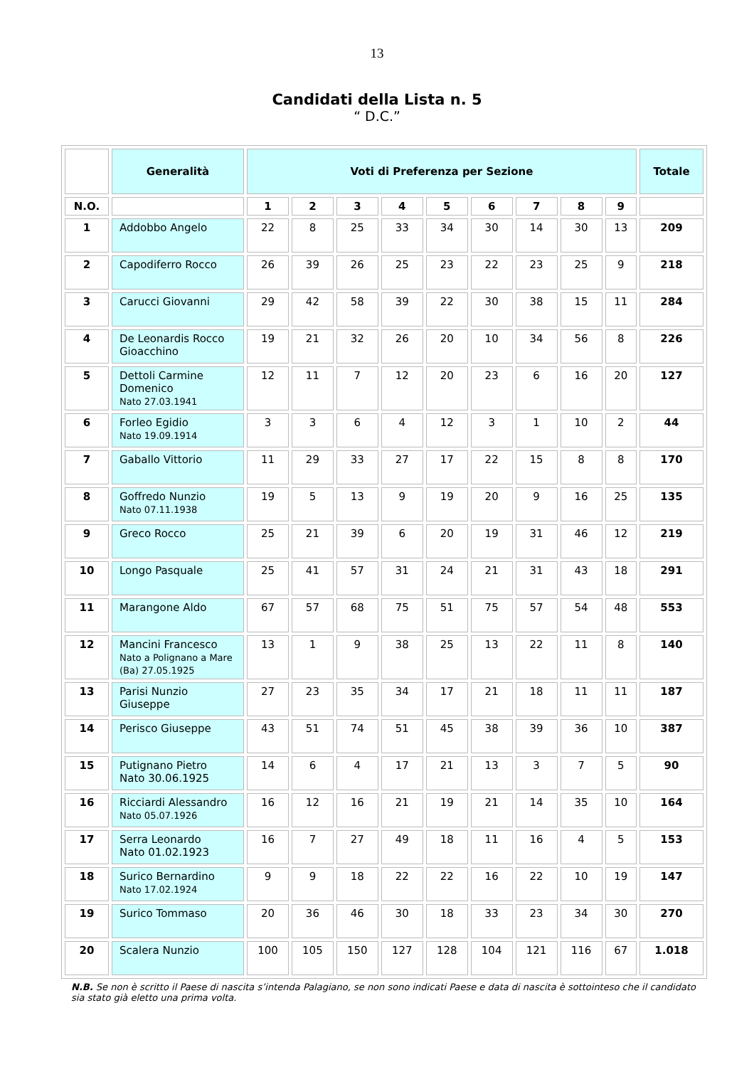13
Candidati della Lista n. 5
“ D.C.”
| | Generalità | Voti di Preferenza per Sezione | | | | | | | | | Totale |
| --- | --- | --- | --- | --- | --- | --- | --- | --- | --- | --- | --- |
| N.O. | | 1 | 2 | 3 | 4 | 5 | 6 | 7 | 8 | 9 | |
| 1 | Addobbo Angelo | 22 | 8 | 25 | 33 | 34 | 30 | 14 | 30 | 13 | 209 |
| 2 | Capodiferro Rocco | 26 | 39 | 26 | 25 | 23 | 22 | 23 | 25 | 9 | 218 |
| 3 | Carucci Giovanni | 29 | 42 | 58 | 39 | 22 | 30 | 38 | 15 | 11 | 284 |
| 4 | De Leonardis Rocco Gioacchino | 19 | 21 | 32 | 26 | 20 | 10 | 34 | 56 | 8 | 226 |
| 5 | Dettoli Carmine Domenico Nato 27.03.1941 | 12 | 11 | 7 | 12 | 20 | 23 | 6 | 16 | 20 | 127 |
| 6 | Forleo Egidio Nato 19.09.1914 | 3 | 3 | 6 | 4 | 12 | 3 | 1 | 10 | 2 | 44 |
| 7 | Gaballo Vittorio | 11 | 29 | 33 | 27 | 17 | 22 | 15 | 8 | 8 | 170 |
| 8 | Goffredo Nunzio Nato 07.11.1938 | 19 | 5 | 13 | 9 | 19 | 20 | 9 | 16 | 25 | 135 |
| 9 | Greco Rocco | 25 | 21 | 39 | 6 | 20 | 19 | 31 | 46 | 12 | 219 |
| 10 | Longo Pasquale | 25 | 41 | 57 | 31 | 24 | 21 | 31 | 43 | 18 | 291 |
| 11 | Marangone Aldo | 67 | 57 | 68 | 75 | 51 | 75 | 57 | 54 | 48 | 553 |
| 12 | Mancini Francesco Nato a Polignano a Mare (Ba) 27.05.1925 | 13 | 1 | 9 | 38 | 25 | 13 | 22 | 11 | 8 | 140 |
| 13 | Parisi Nunzio Giuseppe | 27 | 23 | 35 | 34 | 17 | 21 | 18 | 11 | 11 | 187 |
| 14 | Perisco Giuseppe | 43 | 51 | 74 | 51 | 45 | 38 | 39 | 36 | 10 | 387 |
| 15 | Putignano Pietro Nato 30.06.1925 | 14 | 6 | 4 | 17 | 21 | 13 | 3 | 7 | 5 | 90 |
| 16 | Ricciardi Alessandro Nato 05.07.1926 | 16 | 12 | 16 | 21 | 19 | 21 | 14 | 35 | 10 | 164 |
| 17 | Serra Leonardo Nato 01.02.1923 | 16 | 7 | 27 | 49 | 18 | 11 | 16 | 4 | 5 | 153 |
| 18 | Surico Bernardino Nato 17.02.1924 | 9 | 9 | 18 | 22 | 22 | 16 | 22 | 10 | 19 | 147 |
| 19 | Surico Tommaso | 20 | 36 | 46 | 30 | 18 | 33 | 23 | 34 | 30 | 270 |
| 20 | Scalera Nunzio | 100 | 105 | 150 | 127 | 128 | 104 | 121 | 116 | 67 | 1.018 |
N.B. Se non è scritto il Paese di nascita s’intenda Palagiano, se non sono indicati Paese e data di nascita è sottointeso che il candidato sia stato già eletto una prima volta.